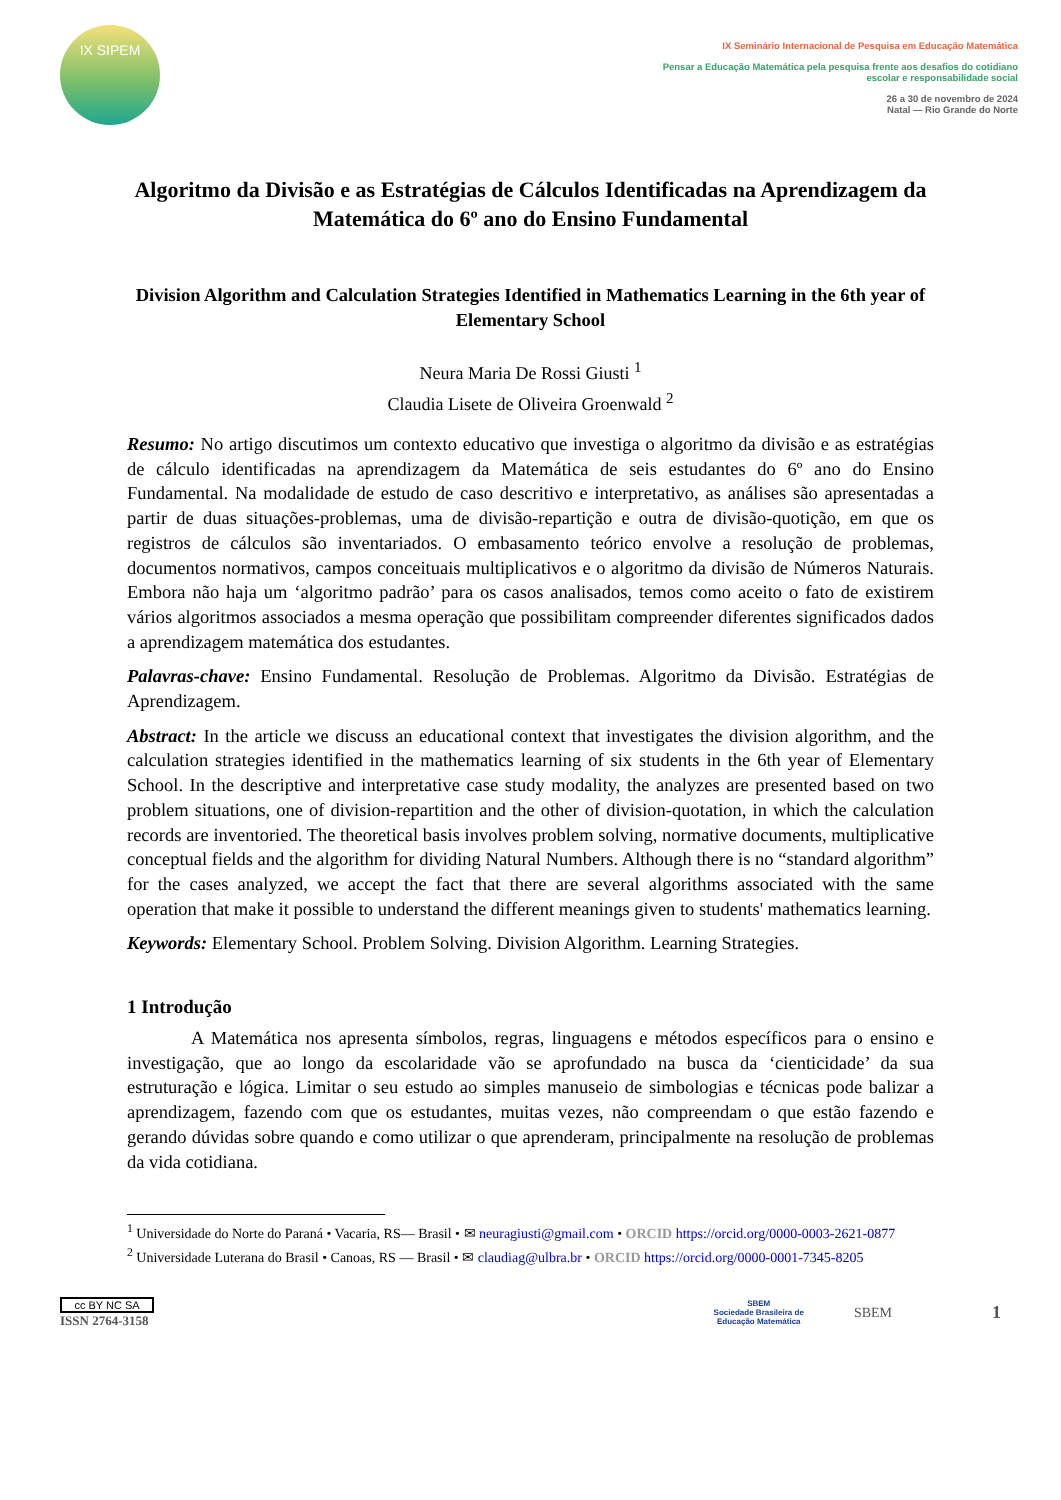IX SIPEM
IX Seminário Internacional de Pesquisa em Educação Matemática
Pensar a Educação Matemática pela pesquisa frente aos desafios do cotidiano
escolar e responsabilidade social
26 a 30 de novembro de 2024
Natal — Rio Grande do Norte
Algoritmo da Divisão e as Estratégias de Cálculos Identificadas na Aprendizagem da Matemática do 6º ano do Ensino Fundamental
Division Algorithm and Calculation Strategies Identified in Mathematics Learning in the 6th year of Elementary School
Neura Maria De Rossi Giusti <sup>1</sup>
Claudia Lisete de Oliveira Groenwald <sup>2</sup>
Resumo: No artigo discutimos um contexto educativo que investiga o algoritmo da divisão e as estratégias de cálculo identificadas na aprendizagem da Matemática de seis estudantes do 6º ano do Ensino Fundamental. Na modalidade de estudo de caso descritivo e interpretativo, as análises são apresentadas a partir de duas situações-problemas, uma de divisão-repartição e outra de divisão-quotição, em que os registros de cálculos são inventariados. O embasamento teórico envolve a resolução de problemas, documentos normativos, campos conceituais multiplicativos e o algoritmo da divisão de Números Naturais. Embora não haja um ‘algoritmo padrão’ para os casos analisados, temos como aceito o fato de existirem vários algoritmos associados a mesma operação que possibilitam compreender diferentes significados dados a aprendizagem matemática dos estudantes.
Palavras-chave: Ensino Fundamental. Resolução de Problemas. Algoritmo da Divisão. Estratégias de Aprendizagem.
Abstract: In the article we discuss an educational context that investigates the division algorithm, and the calculation strategies identified in the mathematics learning of six students in the 6th year of Elementary School. In the descriptive and interpretative case study modality, the analyzes are presented based on two problem situations, one of division-repartition and the other of division-quotation, in which the calculation records are inventoried. The theoretical basis involves problem solving, normative documents, multiplicative conceptual fields and the algorithm for dividing Natural Numbers. Although there is no “standard algorithm” for the cases analyzed, we accept the fact that there are several algorithms associated with the same operation that make it possible to understand the different meanings given to students' mathematics learning.
Keywords: Elementary School. Problem Solving. Division Algorithm. Learning Strategies.
1 Introdução
A Matemática nos apresenta símbolos, regras, linguagens e métodos específicos para o ensino e investigação, que ao longo da escolaridade vão se aprofundado na busca da ‘cienticidade’ da sua estruturação e lógica. Limitar o seu estudo ao simples manuseio de simbologias e técnicas pode balizar a aprendizagem, fazendo com que os estudantes, muitas vezes, não compreendam o que estão fazendo e gerando dúvidas sobre quando e como utilizar o que aprenderam, principalmente na resolução de problemas da vida cotidiana.
<sup>1</sup> Universidade do Norte do Paraná • Vacaria, RS— Brasil • ✉ neuragiusti@gmail.com • ORCID https://orcid.org/0000-0003-2621-0877
<sup>2</sup> Universidade Luterana do Brasil • Canoas, RS — Brasil • ✉ claudiag@ulbra.br • ORCID https://orcid.org/0000-0001-7345-8205
cc BY NC SA
ISSN 2764-3158
SBEM
Sociedade Brasileira de
Educação Matemática
SBEM
1